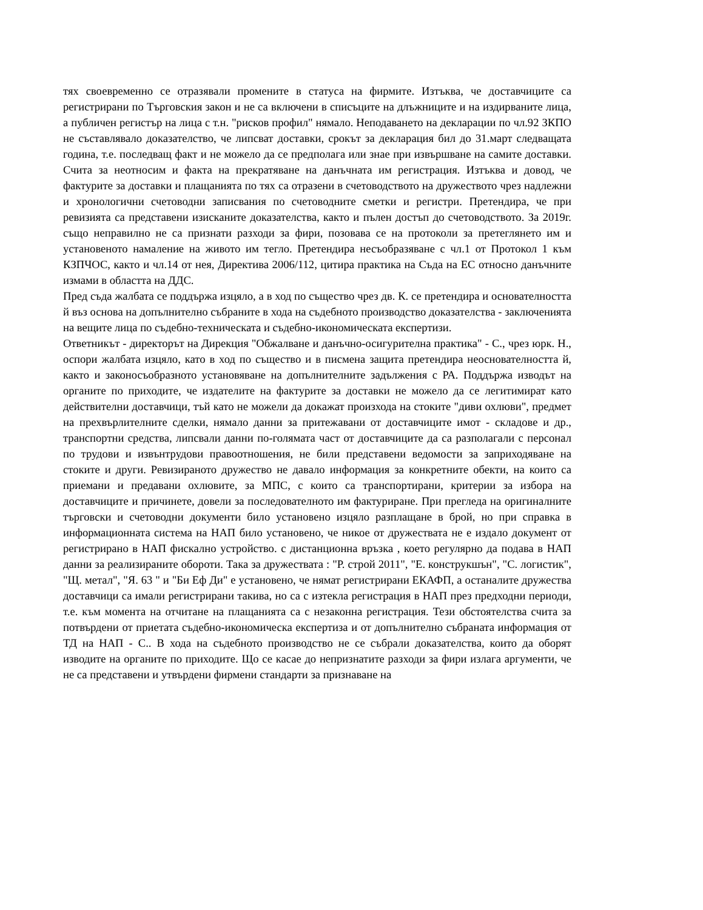тях своевременно се отразявали промените в статуса на фирмите. Изтъква, че доставчиците са регистрирани по Търговския закон и не са включени в списъците на длъжниците и на издирваните лица, а публичен регистър на лица с т.н. "рисков профил" нямало. Неподаването на декларации по чл.92 ЗКПО не съставлявало доказателство, че липсват доставки, срокът за декларация бил до 31.март следващата година, т.е. последващ факт и не можело да се предполага или знае при извършване на самите доставки. Счита за неотносим и факта на прекратяване на данъчната им регистрация. Изтъква и довод, че фактурите за доставки и плащанията по тях са отразени в счетоводството на дружеството чрез надлежни и хронологични счетоводни записвания по счетоводните сметки и регистри. Претендира, че при ревизията са представени изисканите доказателства, както и пълен достъп до счетоводството. За 2019г. също неправилно не са признати разходи за фири, позовава се на протоколи за претеглянето им и установеното намаление на живото им тегло. Претендира несъобразяване с чл.1 от Протокол 1 към КЗПЧОС, както и чл.14 от нея, Директива 2006/112, цитира практика на Съда на ЕС относно данъчните измами в областта на ДДС.
Пред съда жалбата се поддържа изцяло, а в ход по същество чрез дв. К. се претендира и основателността й въз основа на допълнително събраните в хода на съдебното производство доказателства - заключенията на вещите лица по съдебно-техническата и съдебно-икономическата експертизи.
Ответникът - директорът на Дирекция "Обжалване и данъчно-осигурителна практика" - С., чрез юрк. Н., оспори жалбата изцяло, като в ход по същество и в писмена защита претендира неоснователността й, както и законосъобразното установяване на допълнителните задължения с РА. Поддържа изводът на органите по приходите, че издателите на фактурите за доставки не можело да се легитимират като действителни доставчици, тъй като не можели да докажат произхода на стоките "диви охлюви", предмет на прехвърлителните сделки, нямало данни за притежавани от доставчиците имот - складове и др., транспортни средства, липсвали данни по-голямата част от доставчиците да са разполагали с персонал по трудови и извънтрудови правоотношения, не били представени ведомости за заприходяване на стоките и други. Ревизираното дружество не давало информация за конкретните обекти, на които са приемани и предавани охлювите, за МПС, с които са транспортирани, критерии за избора на доставчиците и причинете, довели за последователното им фактуриране. При прегледа на оригиналните търговски и счетоводни документи било установено изцяло разплащане в брой, но при справка в информационната система на НАП било установено, че никое от дружествата не е издало документ от регистрирано в НАП фискално устройство. с дистанционна връзка , което регулярно да подава в НАП данни за реализираните обороти. Така за дружествата : "Р. строй 2011", "Е. конструкшън", "С. логистик", "Щ. метал", "Я. 63 " и "Би Еф Ди" е установено, че нямат регистрирани ЕКАФП, а останалите дружества доставчици са имали регистрирани такива, но са с изтекла регистрация в НАП през предходни периоди, т.е. към момента на отчитане на плащанията са с незаконна регистрация. Тези обстоятелства счита за потвърдени от приетата съдебно-икономическа експертиза и от допълнително събраната информация от ТД на НАП - С.. В хода на съдебното производство не се събрали доказателства, които да оборят изводите на органите по приходите. Що се касае до непризнатите разходи за фири излага аргументи, че не са представени и утвърдени фирмени стандарти за признаване на